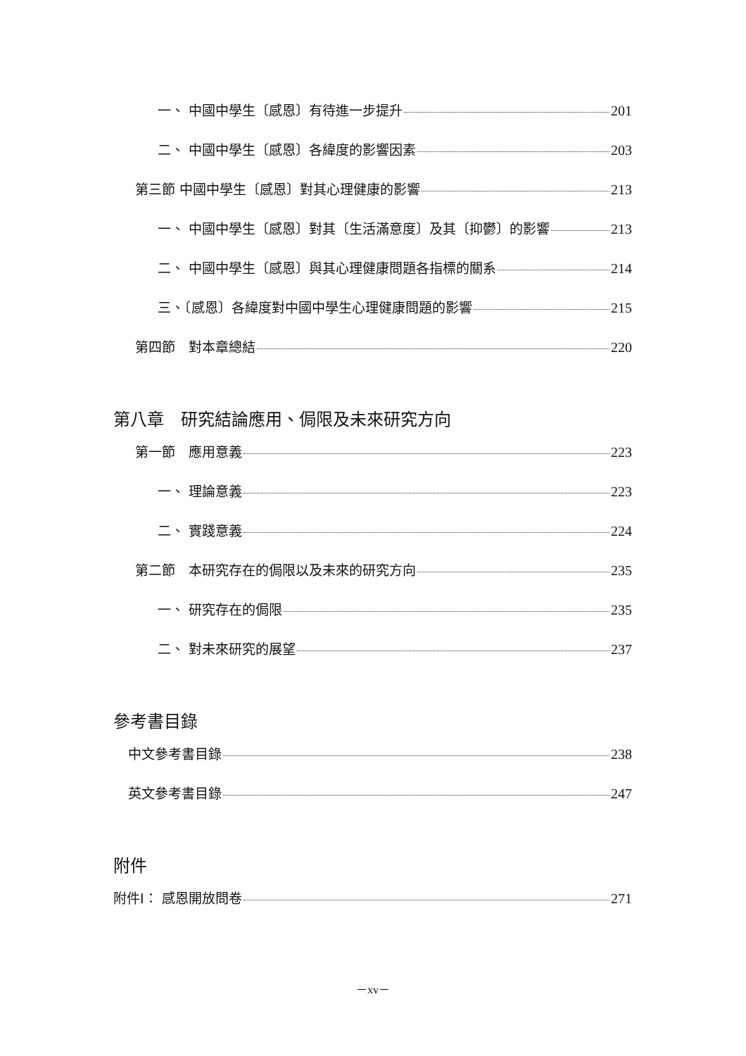一、 中國中學生〔感恩〕有待進一步提升 201
二、 中國中學生〔感恩〕各緯度的影響因素 203
第三節 中國中學生〔感恩〕對其心理健康的影響 213
一、 中國中學生〔感恩〕對其〔生活滿意度〕及其〔抑鬱〕的影響 213
二、 中國中學生〔感恩〕與其心理健康問題各指標的關系 214
三、〔感恩〕各緯度對中國中學生心理健康問題的影響 215
第四節　對本章總結 220
第八章　研究結論應用、侷限及未來研究方向
第一節　應用意義 223
一、 理論意義 223
二、 實踐意義 224
第二節　本研究存在的侷限以及未來的研究方向 235
一、 研究存在的侷限 235
二、 對未來研究的展望 237
參考書目錄
中文參考書目錄 238
英文參考書目錄 247
附件
附件I： 感恩開放問卷 271
－xv－